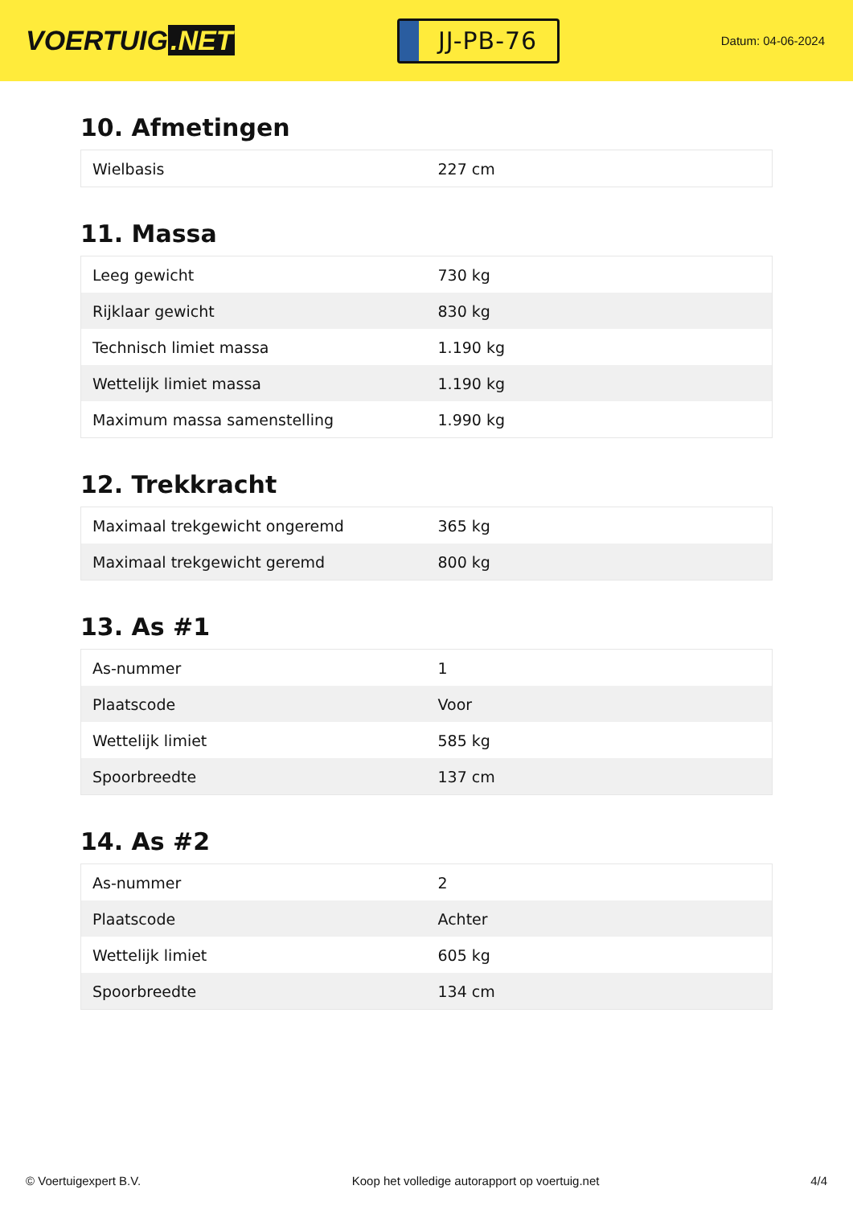VOERTUIG.NET
JJ-PB-76
Datum: 04-06-2024
10. Afmetingen
| Wielbasis | 227 cm |
11. Massa
| Leeg gewicht | 730 kg |
| Rijklaar gewicht | 830 kg |
| Technisch limiet massa | 1.190 kg |
| Wettelijk limiet massa | 1.190 kg |
| Maximum massa samenstelling | 1.990 kg |
12. Trekkracht
| Maximaal trekgewicht ongeremd | 365 kg |
| Maximaal trekgewicht geremd | 800 kg |
13. As #1
| As-nummer | 1 |
| Plaatscode | Voor |
| Wettelijk limiet | 585 kg |
| Spoorbreedte | 137 cm |
14. As #2
| As-nummer | 2 |
| Plaatscode | Achter |
| Wettelijk limiet | 605 kg |
| Spoorbreedte | 134 cm |
© Voertuigexpert B.V. Koop het volledige autorapport op voertuig.net 4/4